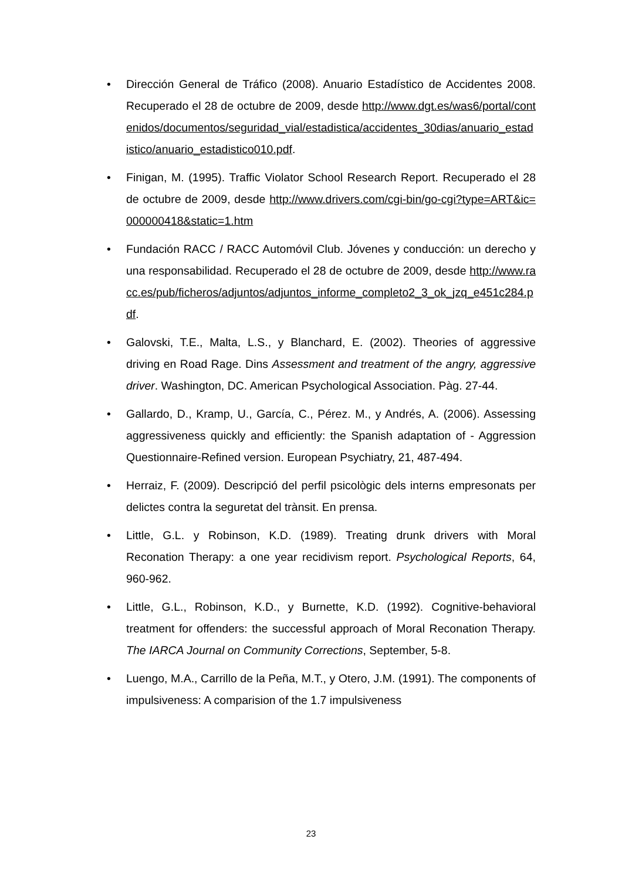• Dirección General de Tráfico (2008). Anuario Estadístico de Accidentes 2008. Recuperado el 28 de octubre de 2009, desde http://www.dgt.es/was6/portal/contenidos/documentos/seguridad_vial/estadistica/accidentes_30dias/anuario_estadistico/anuario_estadistico010.pdf.
• Finigan, M. (1995). Traffic Violator School Research Report. Recuperado el 28 de octubre de 2009, desde http://www.drivers.com/cgi-bin/go-cgi?type=ART&ic=000000418&static=1.htm
• Fundación RACC / RACC Automóvil Club. Jóvenes y conducción: un derecho y una responsabilidad. Recuperado el 28 de octubre de 2009, desde http://www.racc.es/pub/ficheros/adjuntos/adjuntos_informe_completo2_3_ok_jzq_e451c284.pdf.
• Galovski, T.E., Malta, L.S., y Blanchard, E. (2002). Theories of aggressive driving en Road Rage. Dins Assessment and treatment of the angry, aggressive driver. Washington, DC. American Psychological Association. Pàg. 27-44.
• Gallardo, D., Kramp, U., García, C., Pérez. M., y Andrés, A. (2006). Assessing aggressiveness quickly and efficiently: the Spanish adaptation of - Aggression Questionnaire-Refined version. European Psychiatry, 21, 487-494.
• Herraiz, F. (2009). Descripció del perfil psicològic dels interns empresonats per delictes contra la seguretat del trànsit. En prensa.
• Little, G.L. y Robinson, K.D. (1989). Treating drunk drivers with Moral Reconation Therapy: a one year recidivism report. Psychological Reports, 64, 960-962.
• Little, G.L., Robinson, K.D., y Burnette, K.D. (1992). Cognitive-behavioral treatment for offenders: the successful approach of Moral Reconation Therapy. The IARCA Journal on Community Corrections, September, 5-8.
• Luengo, M.A., Carrillo de la Peña, M.T., y Otero, J.M. (1991). The components of impulsiveness: A comparision of the 1.7 impulsiveness
23